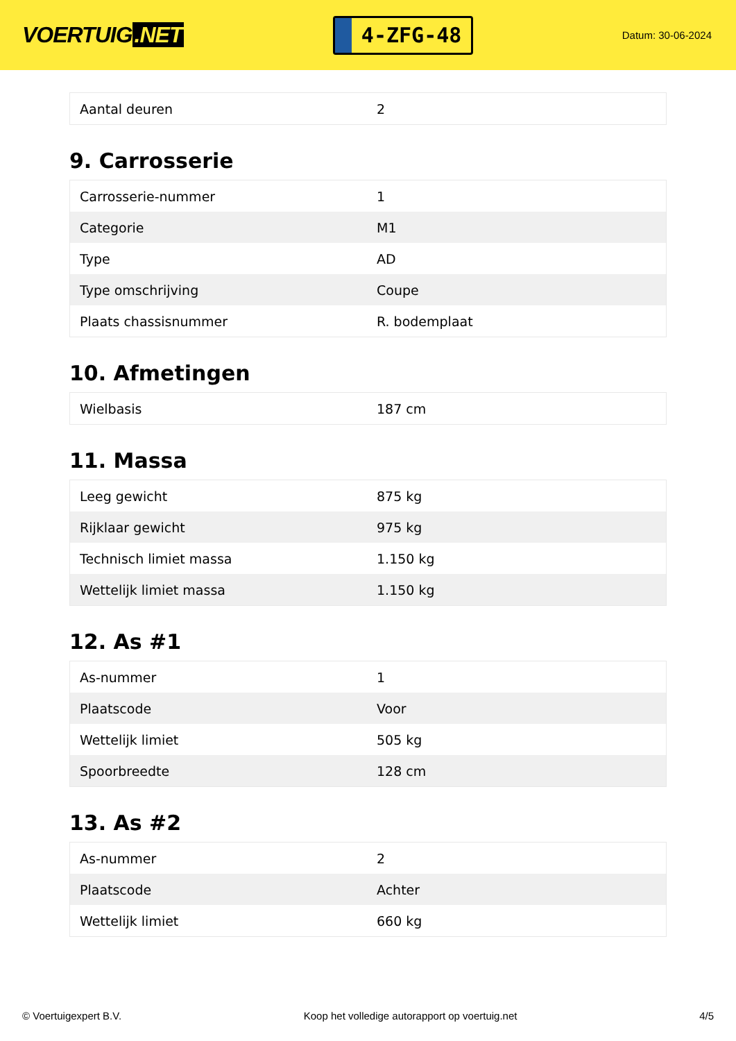VOERTUIG.NET
4-ZFG-48
Datum: 30-06-2024
| Aantal deuren | 2 |
9. Carrosserie
| Carrosserie-nummer | 1 |
| Categorie | M1 |
| Type | AD |
| Type omschrijving | Coupe |
| Plaats chassisnummer | R. bodemplaat |
10. Afmetingen
| Wielbasis | 187 cm |
11. Massa
| Leeg gewicht | 875 kg |
| Rijklaar gewicht | 975 kg |
| Technisch limiet massa | 1.150 kg |
| Wettelijk limiet massa | 1.150 kg |
12. As #1
| As-nummer | 1 |
| Plaatscode | Voor |
| Wettelijk limiet | 505 kg |
| Spoorbreedte | 128 cm |
13. As #2
| As-nummer | 2 |
| Plaatscode | Achter |
| Wettelijk limiet | 660 kg |
© Voertuigexpert B.V. Koop het volledige autorapport op voertuig.net 4/5